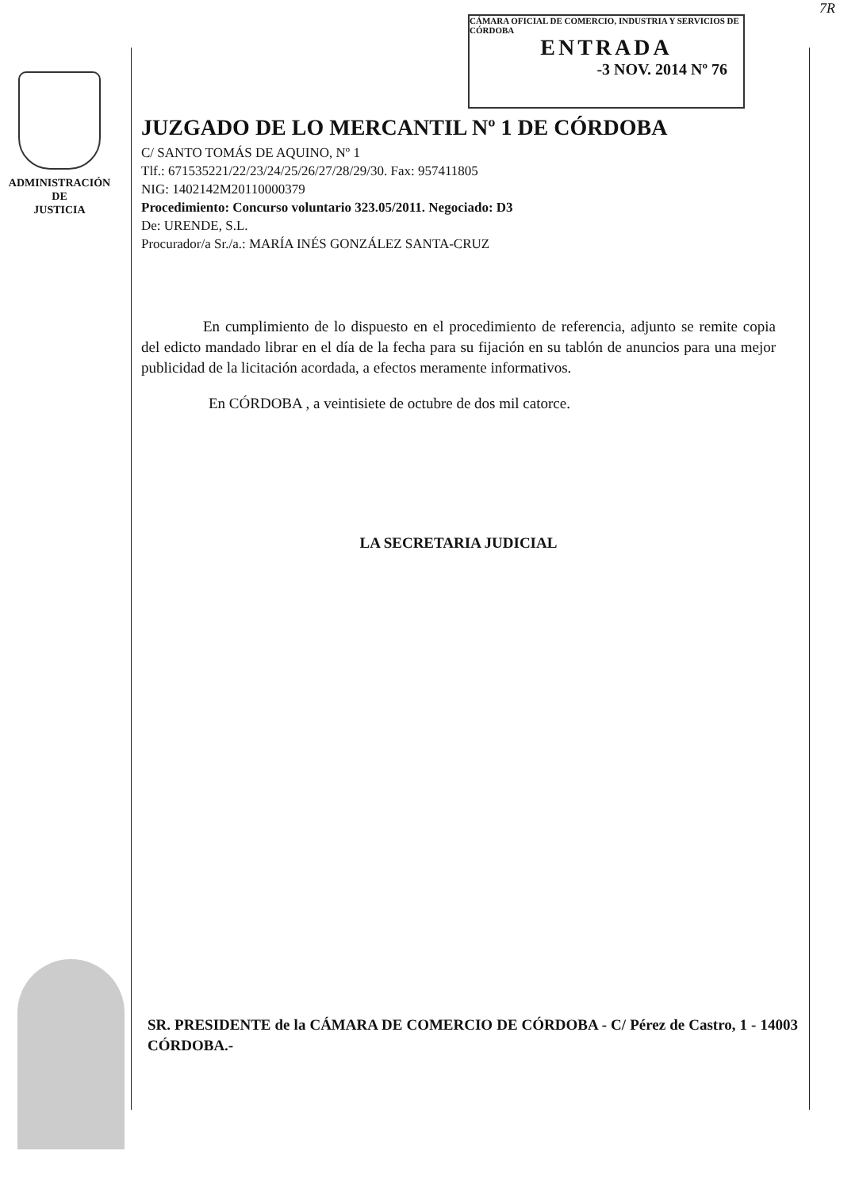7R
CÁMARA OFICIAL DE COMERCIO, INDUSTRIA Y SERVICIOS DE CÓRDOBA
ENTRADA
-3 NOV. 2014 Nº 76
ADMINISTRACIÓN
DE
JUSTICIA
JUZGADO DE LO MERCANTIL Nº 1 DE CÓRDOBA
C/ SANTO TOMÁS DE AQUINO, Nº 1
Tlf.: 671535221/22/23/24/25/26/27/28/29/30. Fax: 957411805
NIG: 1402142M20110000379
Procedimiento: Concurso voluntario 323.05/2011. Negociado: D3
De: URENDE, S.L.
Procurador/a Sr./a.: MARÍA INÉS GONZÁLEZ SANTA-CRUZ
En cumplimiento de lo dispuesto en el procedimiento de referencia, adjunto se remite copia del edicto mandado librar en el día de la fecha para su fijación en su tablón de anuncios para una mejor publicidad de la licitación acordada, a efectos meramente informativos.
En CÓRDOBA , a veintisiete de octubre de dos mil catorce.
LA SECRETARIA JUDICIAL
SR. PRESIDENTE de la CÁMARA DE COMERCIO DE CÓRDOBA - C/ Pérez de Castro, 1 - 14003 CÓRDOBA.-